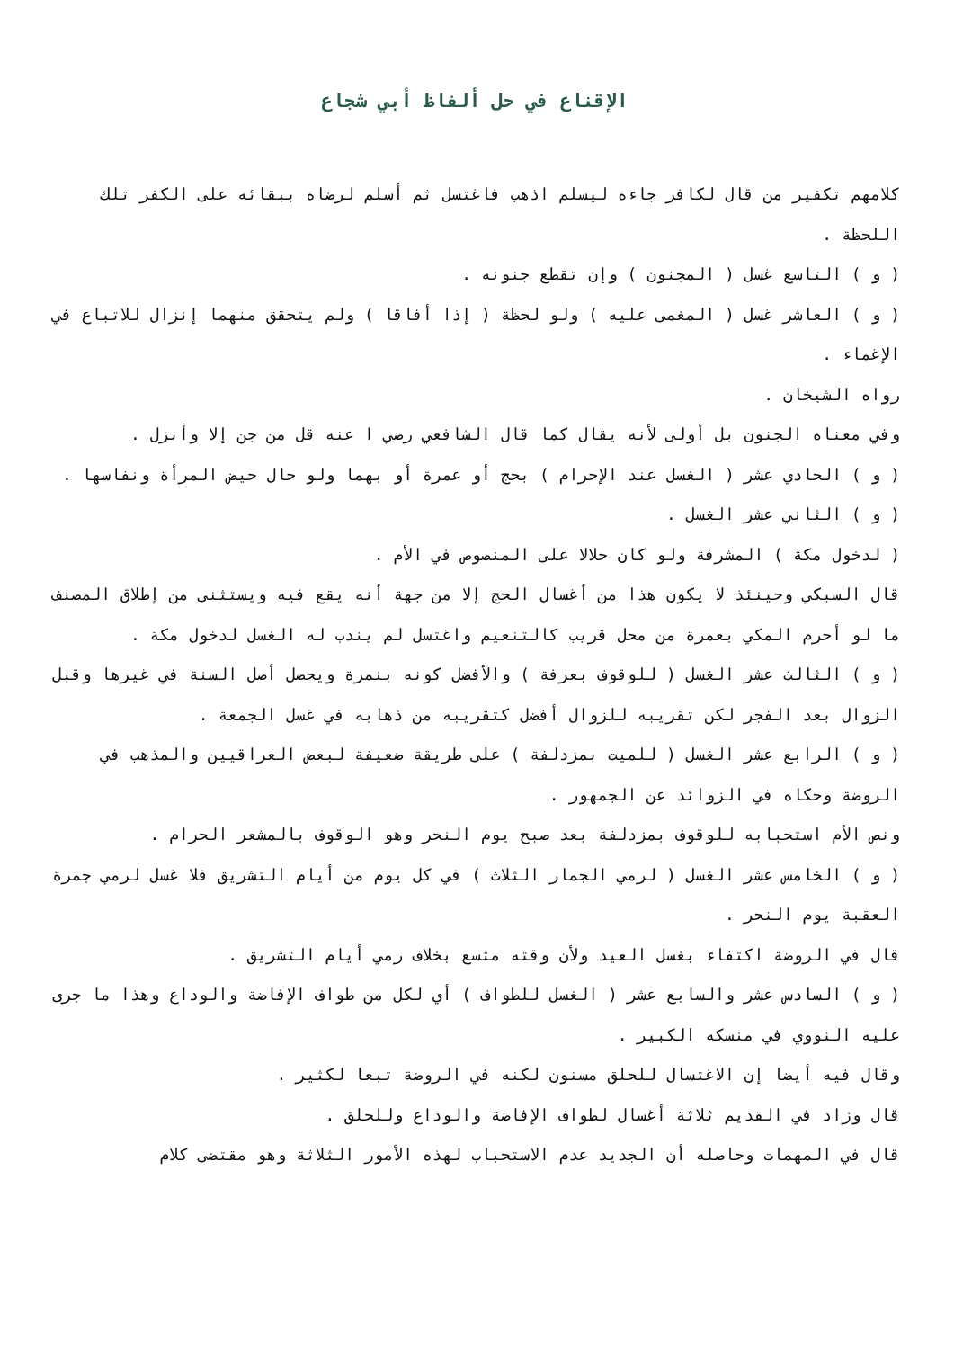الإقناع في حل ألفاظ أبي شجاع
كلامهم تكفير من قال لكافر جاءه ليسلم اذهب فاغتسل ثم أسلم لرضاه ببقائه على الكفر تلك اللحظة .
( و ) التاسع غسل ( المجنون ) وإن تقطع جنونه .
( و ) العاشر غسل ( المغمى عليه ) ولو لحظة ( إذا أفاقا ) ولم يتحقق منهما إنزال للاتباع في الإغماء .
رواه الشيخان .
وفي معناه الجنون بل أولى لأنه يقال كما قال الشافعي رضي ا عنه قل من جن إلا وأنزل .
( و ) الحادي عشر ( الغسل عند الإحرام ) بحج أو عمرة أو بهما ولو حال حيض المرأة ونفاسها .
( و ) الثاني عشر الغسل .
( لدخول مكة ) المشرفة ولو كان حلالا على المنصوص في الأم .
قال السبكي وحينئذ لا يكون هذا من أغسال الحج إلا من جهة أنه يقع فيه ويستثنى من إطلاق المصنف ما لو أحرم المكي بعمرة من محل قريب كالتنعيم واغتسل لم يندب له الغسل لدخول مكة .
( و ) الثالث عشر الغسل ( للوقوف بعرفة ) والأفضل كونه بنمرة ويحصل أصل السنة في غيرها وقبل الزوال بعد الفجر لكن تقريبه للزوال أفضل كتقريبه من ذهابه في غسل الجمعة .
( و ) الرابع عشر الغسل ( للميت بمزدلفة ) على طريقة ضعيفة لبعض العراقيين والمذهب في الروضة وحكاه في الزوائد عن الجمهور .
ونص الأم استحبابه للوقوف بمزدلفة بعد صبح يوم النحر وهو الوقوف بالمشعر الحرام .
( و ) الخامس عشر الغسل ( لرمي الجمار الثلاث ) في كل يوم من أيام التشريق فلا غسل لرمي جمرة العقبة يوم النحر .
قال في الروضة اكتفاء بغسل العيد ولأن وقته متسع بخلاف رمي أيام التشريق .
( و ) السادس عشر والسابع عشر ( الغسل للطواف ) أي لكل من طواف الإفاضة والوداع وهذا ما جرى عليه النووي في منسكه الكبير .
وقال فيه أيضا إن الاغتسال للحلق مسنون لكنه في الروضة تبعا لكثير .
قال وزاد في القديم ثلاثة أغسال لطواف الإفاضة والوداع وللحلق .
قال في المهمات وحاصله أن الجديد عدم الاستحباب لهذه الأمور الثلاثة وهو مقتضى كلام